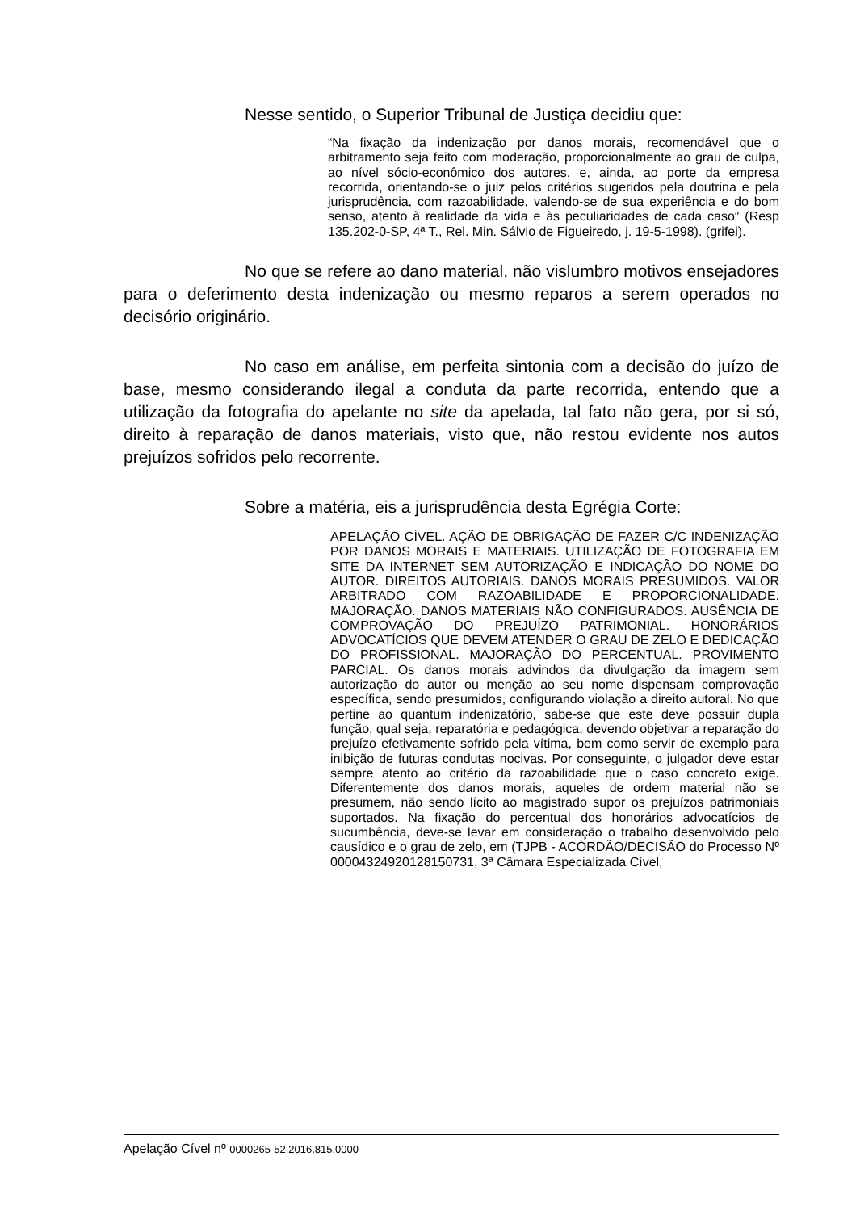Nesse sentido, o Superior Tribunal de Justiça decidiu que:
“Na fixação da indenização por danos morais, recomendável que o arbitramento seja feito com moderação, proporcionalmente ao grau de culpa, ao nível sócio-econômico dos autores, e, ainda, ao porte da empresa recorrida, orientando-se o juiz pelos critérios sugeridos pela doutrina e pela jurisprudência, com razoabilidade, valendo-se de sua experiência e do bom senso, atento à realidade da vida e às peculiaridades de cada caso″ (Resp 135.202-0-SP, 4ª T., Rel. Min. Sálvio de Figueiredo, j. 19-5-1998). (grifei).
No que se refere ao dano material, não vislumbro motivos ensejadores para o deferimento desta indenização ou mesmo reparos a serem operados no decisório originário.
No caso em análise, em perfeita sintonia com a decisão do juízo de base, mesmo considerando ilegal a conduta da parte recorrida, entendo que a utilização da fotografia do apelante no site da apelada, tal fato não gera, por si só, direito à reparação de danos materiais, visto que, não restou evidente nos autos prejuízos sofridos pelo recorrente.
Sobre a matéria, eis a jurisprudência desta Egrégia Corte:
APELAÇÃO CÍVEL. AÇÃO DE OBRIGAÇÃO DE FAZER C/C INDENIZAÇÃO POR DANOS MORAIS E MATERIAIS. UTILIZAÇÃO DE FOTOGRAFIA EM SITE DA INTERNET SEM AUTORIZAÇÃO E INDICAÇÃO DO NOME DO AUTOR. DIREITOS AUTORIAIS. DANOS MORAIS PRESUMIDOS. VALOR ARBITRADO COM RAZOABILIDADE E PROPORCIONALIDADE. MAJORAÇÃO. DANOS MATERIAIS NÃO CONFIGURADOS. AUSÊNCIA DE COMPROVAÇÃO DO PREJUÍZO PATRIMONIAL. HONORÁRIOS ADVOCATÍCIOS QUE DEVEM ATENDER O GRAU DE ZELO E DEDICAÇÃO DO PROFISSIONAL. MAJORAÇÃO DO PERCENTUAL. PROVIMENTO PARCIAL. Os danos morais advindos da divulgação da imagem sem autorização do autor ou menção ao seu nome dispensam comprovação específica, sendo presumidos, configurando violação a direito autoral. No que pertine ao quantum indenizatório, sabe-se que este deve possuir dupla função, qual seja, reparatória e pedagógica, devendo objetivar a reparação do prejuízo efetivamente sofrido pela vítima, bem como servir de exemplo para inibição de futuras condutas nocivas. Por conseguinte, o julgador deve estar sempre atento ao critério da razoabilidade que o caso concreto exige. Diferentemente dos danos morais, aqueles de ordem material não se presumem, não sendo lícito ao magistrado supor os prejuízos patrimoniais suportados. Na fixação do percentual dos honorários advocatícios de sucumbência, deve-se levar em consideração o trabalho desenvolvido pelo causídico e o grau de zelo, em (TJPB - ACÓRDÃO/DECISÃO do Processo Nº 00004324920128150731, 3ª Câmara Especializada Cível,
Apelação Cível nº 0000265-52.2016.815.0000